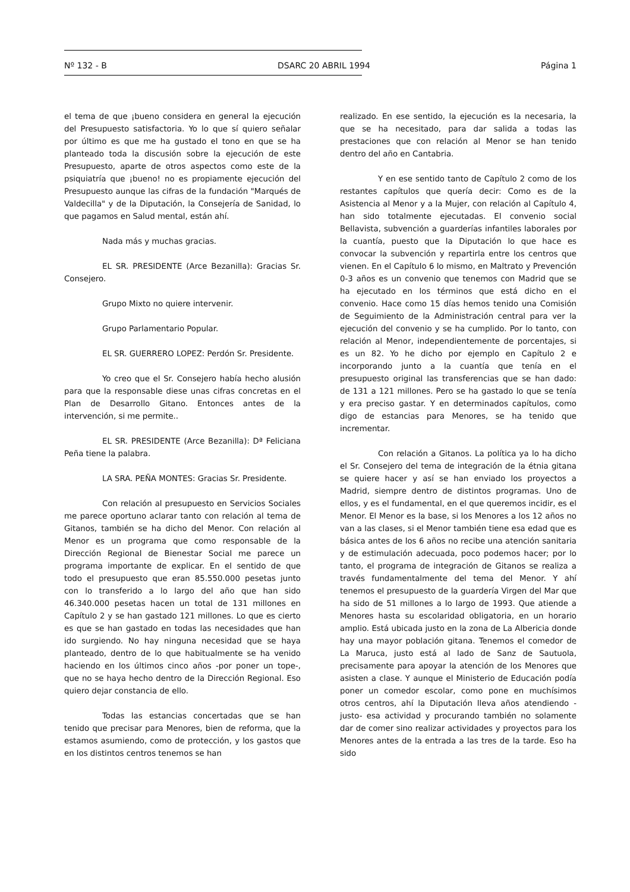Nº 132 - B DSARC 20 ABRIL 1994 Página 1
el tema de que ¡bueno considera en general la ejecución del Presupuesto satisfactoria. Yo lo que sí quiero señalar por último es que me ha gustado el tono en que se ha planteado toda la discusión sobre la ejecución de este Presupuesto, aparte de otros aspectos como este de la psiquiatría que ¡bueno! no es propiamente ejecución del Presupuesto aunque las cifras de la fundación "Marqués de Valdecilla" y de la Diputación, la Consejería de Sanidad, lo que pagamos en Salud mental, están ahí.
Nada más y muchas gracias.
EL SR. PRESIDENTE (Arce Bezanilla): Gracias Sr. Consejero.
Grupo Mixto no quiere intervenir.
Grupo Parlamentario Popular.
EL SR. GUERRERO LOPEZ: Perdón Sr. Presidente.
Yo creo que el Sr. Consejero había hecho alusión para que la responsable diese unas cifras concretas en el Plan de Desarrollo Gitano. Entonces antes de la intervención, si me permite..
EL SR. PRESIDENTE (Arce Bezanilla): Dª Feliciana Peña tiene la palabra.
LA SRA. PEÑA MONTES: Gracias Sr. Presidente.
Con relación al presupuesto en Servicios Sociales me parece oportuno aclarar tanto con relación al tema de Gitanos, también se ha dicho del Menor. Con relación al Menor es un programa que como responsable de la Dirección Regional de Bienestar Social me parece un programa importante de explicar. En el sentido de que todo el presupuesto que eran 85.550.000 pesetas junto con lo transferido a lo largo del año que han sido 46.340.000 pesetas hacen un total de 131 millones en Capítulo 2 y se han gastado 121 millones. Lo que es cierto es que se han gastado en todas las necesidades que han ido surgiendo. No hay ninguna necesidad que se haya planteado, dentro de lo que habitualmente se ha venido haciendo en los últimos cinco años -por poner un tope-, que no se haya hecho dentro de la Dirección Regional. Eso quiero dejar constancia de ello.
Todas las estancias concertadas que se han tenido que precisar para Menores, bien de reforma, que la estamos asumiendo, como de protección, y los gastos que en los distintos centros tenemos se han
realizado. En ese sentido, la ejecución es la necesaria, la que se ha necesitado, para dar salida a todas las prestaciones que con relación al Menor se han tenido dentro del año en Cantabria.
Y en ese sentido tanto de Capítulo 2 como de los restantes capítulos que quería decir: Como es de la Asistencia al Menor y a la Mujer, con relación al Capítulo 4, han sido totalmente ejecutadas. El convenio social Bellavista, subvención a guarderías infantiles laborales por la cuantía, puesto que la Diputación lo que hace es convocar la subvención y repartirla entre los centros que vienen. En el Capítulo 6 lo mismo, en Maltrato y Prevención 0-3 años es un convenio que tenemos con Madrid que se ha ejecutado en los términos que está dicho en el convenio. Hace como 15 días hemos tenido una Comisión de Seguimiento de la Administración central para ver la ejecución del convenio y se ha cumplido. Por lo tanto, con relación al Menor, independientemente de porcentajes, si es un 82. Yo he dicho por ejemplo en Capítulo 2 e incorporando junto a la cuantía que tenía en el presupuesto original las transferencias que se han dado: de 131 a 121 millones. Pero se ha gastado lo que se tenía y era preciso gastar. Y en determinados capítulos, como digo de estancias para Menores, se ha tenido que incrementar.
Con relación a Gitanos. La política ya lo ha dicho el Sr. Consejero del tema de integración de la étnia gitana se quiere hacer y así se han enviado los proyectos a Madrid, siempre dentro de distintos programas. Uno de ellos, y es el fundamental, en el que queremos incidir, es el Menor. El Menor es la base, si los Menores a los 12 años no van a las clases, si el Menor también tiene esa edad que es básica antes de los 6 años no recibe una atención sanitaria y de estimulación adecuada, poco podemos hacer; por lo tanto, el programa de integración de Gitanos se realiza a través fundamentalmente del tema del Menor. Y ahí tenemos el presupuesto de la guardería Virgen del Mar que ha sido de 51 millones a lo largo de 1993. Que atiende a Menores hasta su escolaridad obligatoria, en un horario amplio. Está ubicada justo en la zona de La Albericia donde hay una mayor población gitana. Tenemos el comedor de La Maruca, justo está al lado de Sanz de Sautuola, precisamente para apoyar la atención de los Menores que asisten a clase. Y aunque el Ministerio de Educación podía poner un comedor escolar, como pone en muchísimos otros centros, ahí la Diputación lleva años atendiendo -justo- esa actividad y procurando también no solamente dar de comer sino realizar actividades y proyectos para los Menores antes de la entrada a las tres de la tarde. Eso ha sido